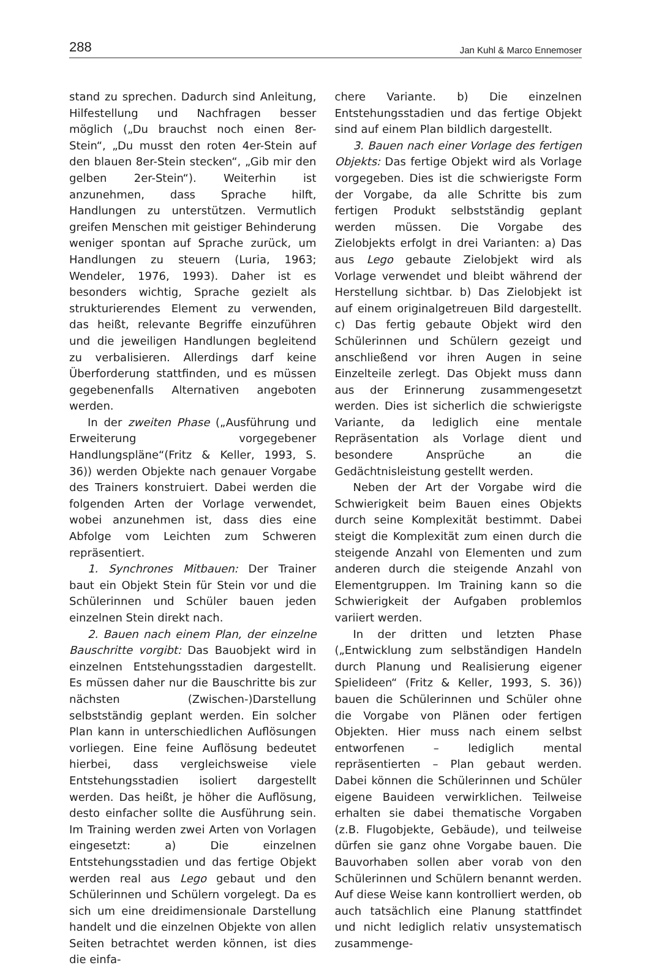288 Jan Kuhl & Marco Ennemoser
stand zu sprechen. Dadurch sind Anleitung, Hilfestellung und Nachfragen besser möglich („Du brauchst noch einen 8er-Stein“, „Du musst den roten 4er-Stein auf den blauen 8er-Stein stecken“, „Gib mir den gelben 2er-Stein“). Weiterhin ist anzunehmen, dass Sprache hilft, Handlungen zu unterstützen. Vermutlich greifen Menschen mit geistiger Behinderung weniger spontan auf Sprache zurück, um Handlungen zu steuern (Luria, 1963; Wendeler, 1976, 1993). Daher ist es besonders wichtig, Sprache gezielt als strukturierendes Element zu verwenden, das heißt, relevante Begriffe einzuführen und die jeweiligen Handlungen begleitend zu verbalisieren. Allerdings darf keine Überforderung stattfinden, und es müssen gegebenenfalls Alternativen angeboten werden.
In der zweiten Phase („Ausführung und Erweiterung vorgegebener Handlungspläne“(Fritz & Keller, 1993, S. 36)) werden Objekte nach genauer Vorgabe des Trainers konstruiert. Dabei werden die folgenden Arten der Vorlage verwendet, wobei anzunehmen ist, dass dies eine Abfolge vom Leichten zum Schweren repräsentiert.
1. Synchrones Mitbauen: Der Trainer baut ein Objekt Stein für Stein vor und die Schülerinnen und Schüler bauen jeden einzelnen Stein direkt nach.
2. Bauen nach einem Plan, der einzelne Bauschritte vorgibt: Das Bauobjekt wird in einzelnen Entstehungsstadien dargestellt. Es müssen daher nur die Bauschritte bis zur nächsten (Zwischen-)Darstellung selbstständig geplant werden. Ein solcher Plan kann in unterschiedlichen Auflösungen vorliegen. Eine feine Auflösung bedeutet hierbei, dass vergleichsweise viele Entstehungsstadien isoliert dargestellt werden. Das heißt, je höher die Auflösung, desto einfacher sollte die Ausführung sein. Im Training werden zwei Arten von Vorlagen eingesetzt: a) Die einzelnen Entstehungsstadien und das fertige Objekt werden real aus Lego gebaut und den Schülerinnen und Schülern vorgelegt. Da es sich um eine dreidimensionale Darstellung handelt und die einzelnen Objekte von allen Seiten betrachtet werden können, ist dies die einfa-
chere Variante. b) Die einzelnen Entstehungsstadien und das fertige Objekt sind auf einem Plan bildlich dargestellt.
3. Bauen nach einer Vorlage des fertigen Objekts: Das fertige Objekt wird als Vorlage vorgegeben. Dies ist die schwierigste Form der Vorgabe, da alle Schritte bis zum fertigen Produkt selbstständig geplant werden müssen. Die Vorgabe des Zielobjekts erfolgt in drei Varianten: a) Das aus Lego gebaute Zielobjekt wird als Vorlage verwendet und bleibt während der Herstellung sichtbar. b) Das Zielobjekt ist auf einem originalgetreuen Bild dargestellt. c) Das fertig gebaute Objekt wird den Schülerinnen und Schülern gezeigt und anschließend vor ihren Augen in seine Einzelteile zerlegt. Das Objekt muss dann aus der Erinnerung zusammengesetzt werden. Dies ist sicherlich die schwierigste Variante, da lediglich eine mentale Repräsentation als Vorlage dient und besondere Ansprüche an die Gedächtnisleistung gestellt werden.
Neben der Art der Vorgabe wird die Schwierigkeit beim Bauen eines Objekts durch seine Komplexität bestimmt. Dabei steigt die Komplexität zum einen durch die steigende Anzahl von Elementen und zum anderen durch die steigende Anzahl von Elementgruppen. Im Training kann so die Schwierigkeit der Aufgaben problemlos variiert werden.
In der dritten und letzten Phase („Entwicklung zum selbständigen Handeln durch Planung und Realisierung eigener Spielideen“ (Fritz & Keller, 1993, S. 36)) bauen die Schülerinnen und Schüler ohne die Vorgabe von Plänen oder fertigen Objekten. Hier muss nach einem selbst entworfenen – lediglich mental repräsentierten – Plan gebaut werden. Dabei können die Schülerinnen und Schüler eigene Bauideen verwirklichen. Teilweise erhalten sie dabei thematische Vorgaben (z.B. Flugobjekte, Gebäude), und teilweise dürfen sie ganz ohne Vorgabe bauen. Die Bauvorhaben sollen aber vorab von den Schülerinnen und Schülern benannt werden. Auf diese Weise kann kontrolliert werden, ob auch tatsächlich eine Planung stattfindet und nicht lediglich relativ unsystematisch zusammenge-